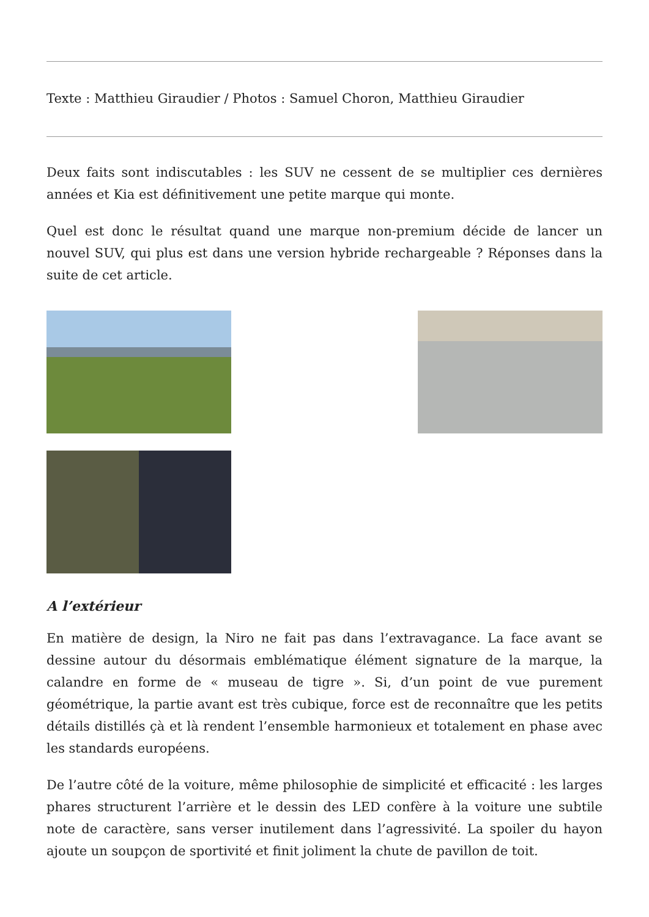Texte : Matthieu Giraudier / Photos : Samuel Choron, Matthieu Giraudier
Deux faits sont indiscutables : les SUV ne cessent de se multiplier ces dernières années et Kia est définitivement une petite marque qui monte.
Quel est donc le résultat quand une marque non-premium décide de lancer un nouvel SUV, qui plus est dans une version hybride rechargeable ? Réponses dans la suite de cet article.
A l’extérieur
En matière de design, la Niro ne fait pas dans l’extravagance. La face avant se dessine autour du désormais emblématique élément signature de la marque, la calandre en forme de « museau de tigre ». Si, d’un point de vue purement géométrique, la partie avant est très cubique, force est de reconnaître que les petits détails distillés çà et là rendent l’ensemble harmonieux et totalement en phase avec les standards européens.
De l’autre côté de la voiture, même philosophie de simplicité et efficacité : les larges phares structurent l’arrière et le dessin des LED confère à la voiture une subtile note de caractère, sans verser inutilement dans l’agressivité. La spoiler du hayon ajoute un soupçon de sportivité et finit joliment la chute de pavillon de toit.